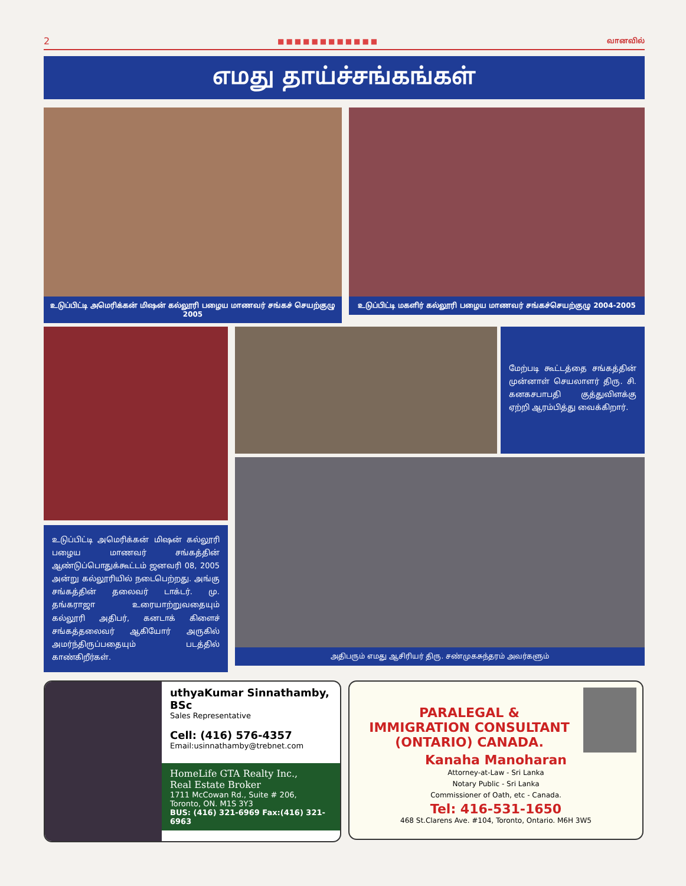2 ■■■■■■■■■■■■ வானவில்
எமது தாய்ச்சங்கங்கள்
உடுப்பிட்டி அமெரிக்கன் மிஷன் கல்லூரி பழைய மாணவர் சங்கச் செயற்குழு 2005
உடுப்பிட்டி மகளிர் கல்லூரி பழைய மாணவர் சங்கச்செயற்குழு 2004-2005
உடுப்பிட்டி அமெரிக்கன் மிஷன் கல்லூரி பழைய மாணவர் சங்கத்தின் ஆண்டுப்பொதுக்கூட்டம் ஜனவரி 08, 2005 அன்று கல்லூரியில் நடைபெற்றது. அங்கு சங்கத்தின் தலைவர் டாக்டர். மு. தங்கராஜா உரையாற்றுவதையும் கல்லூரி அதிபர், கனடாக் கிளைச் சங்கத்தலைவர் ஆகியோர் அருகில் அமர்ந்திருப்பதையும் படத்தில் காண்கிறீர்கள்.
மேற்படி கூட்டத்தை சங்கத்தின் முன்னாள் செயலாளர் திரு. சி. கனகசபாபதி குத்துவிளக்கு ஏற்றி ஆரம்பித்து வைக்கிறார்.
அதிபரும் எமது ஆசிரியர் திரு. சண்முகசுந்தரம் அவர்களும்
uthyaKumar Sinnathamby, BSc
Sales Representative
Cell: (416) 576-4357
Email:usinnathamby@trebnet.com
HomeLife GTA Realty Inc.,
Real Estate Broker
1711 McCowan Rd., Suite # 206,
Toronto, ON. M1S 3Y3
BUS: (416) 321-6969 Fax:(416) 321-6963
PARALEGAL &
IMMIGRATION CONSULTANT
(ONTARIO) CANADA.
Kanaha Manoharan
Attorney-at-Law - Sri Lanka
Notary Public - Sri Lanka
Commissioner of Oath, etc - Canada.
Tel: 416-531-1650
468 St.Clarens Ave. #104, Toronto, Ontario. M6H 3W5